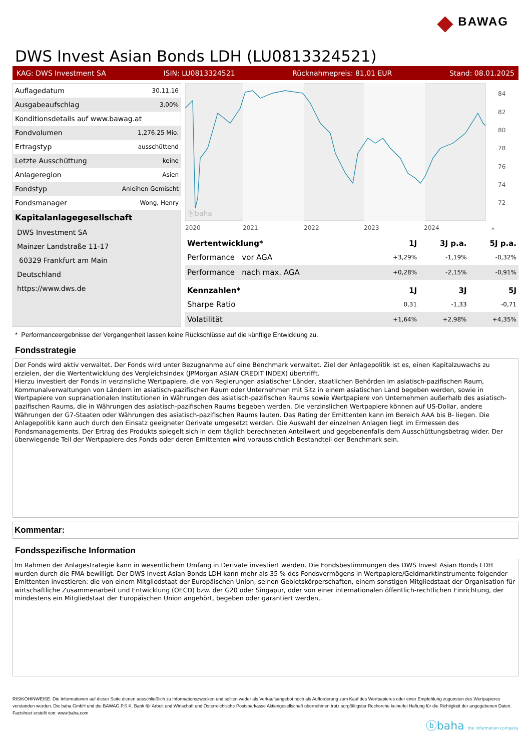◆ BAWAG
DWS Invest Asian Bonds LDH (LU0813324521)
KAG: DWS Investment SA ISIN: LU0813324521 Rücknahmepreis: 81,01 EUR Stand: 08.01.2025
| Auflagedatum | 30.11.16 |
| Ausgabeaufschlag | 3,00% |
| Konditionsdetails auf www.bawag.at | |
| Fondvolumen | 1,276.25 Mio. |
| Ertragstyp | ausschüttend |
| Letzte Ausschüttung | keine |
| Anlageregion | Asien |
| Fondstyp | Anleihen Gemischt |
| Fondsmanager | Wong, Henry |
| Kapitalanlagegesellschaft | |
| DWS Investment SA | |
| Mainzer Landstraße 11-17 | |
| 60329 Frankfurt am Main | |
| Deutschland | |
| https://www.dws.de | |
ⓑbaha
84
82
80
78
76
74
72
2020
2021
2022
2023
2024
*
| Wertentwicklung* | 1J | 3J p.a. | 5J p.a. |
| --- | --- | --- | --- |
| Performance vor AGA | +3,29% | -1,19% | -0,32% |
| Performance nach max. AGA | +0,28% | -2,15% | -0,91% |
| Kennzahlen* | 1J | 3J | 5J |
| Sharpe Ratio | 0,31 | -1,33 | -0,71 |
| Volatilität | +1,64% | +2,98% | +4,35% |
* Performanceergebnisse der Vergangenheit lassen keine Rückschlüsse auf die künftige Entwicklung zu.
Fondsstrategie
Der Fonds wird aktiv verwaltet. Der Fonds wird unter Bezugnahme auf eine Benchmark verwaltet. Ziel der Anlagepolitik ist es, einen Kapitalzuwachs zu erzielen, der die Wertentwicklung des Vergleichsindex (JPMorgan ASIAN CREDIT INDEX) übertrifft.
Hierzu investiert der Fonds in verzinsliche Wertpapiere, die von Regierungen asiatischer Länder, staatlichen Behörden im asiatisch-pazifischen Raum, Kommunalverwaltungen von Ländern im asiatisch-pazifischen Raum oder Unternehmen mit Sitz in einem asiatischen Land begeben werden, sowie in Wertpapiere von supranationalen Institutionen in Währungen des asiatisch-pazifischen Raums sowie Wertpapiere von Unternehmen außerhalb des asiatisch-pazifischen Raums, die in Währungen des asiatisch-pazifischen Raums begeben werden. Die verzinslichen Wertpapiere können auf US-Dollar, andere Währungen der G7-Staaten oder Währungen des asiatisch-pazifischen Raums lauten. Das Rating der Emittenten kann im Bereich AAA bis B- liegen. Die Anlagepolitik kann auch durch den Einsatz geeigneter Derivate umgesetzt werden. Die Auswahl der einzelnen Anlagen liegt im Ermessen des Fondsmanagements. Der Ertrag des Produkts spiegelt sich in dem täglich berechneten Anteilwert und gegebenenfalls dem Ausschüttungsbetrag wider. Der überwiegende Teil der Wertpapiere des Fonds oder deren Emittenten wird voraussichtlich Bestandteil der Benchmark sein.
Kommentar:
Fondsspezifische Information
Im Rahmen der Anlagestrategie kann in wesentlichem Umfang in Derivate investiert werden. Die Fondsbestimmungen des DWS Invest Asian Bonds LDH wurden durch die FMA bewilligt. Der DWS Invest Asian Bonds LDH kann mehr als 35 % des Fondsvermögens in Wertpapiere/Geldmarktinstrumente folgender Emittenten investieren: die von einem Mitgliedstaat der Europäischen Union, seinen Gebietskörperschaften, einem sonstigen Mitgliedstaat der Organisation für wirtschaftliche Zusammenarbeit und Entwicklung (OECD) bzw. der G20 oder Singapur, oder von einer internationalen öffentlich-rechtlichen Einrichtung, der mindestens ein Mitgliedstaat der Europäischen Union angehört, begeben oder garantiert werden,.
RISIKOHINWEISE: Die Informationen auf dieser Seite dienen ausschließlich zu Informationszwecken und sollten weder als Verkaufsangebot noch als Aufforderung zum Kauf des Wertpapieres oder einer Empfehlung zugunsten des Wertpapieres verstanden werden. Die baha GmbH und die BAWAG P.S.K. Bank für Arbeit und Wirtschaft und Österreichische Postsparkasse Aktiengesellschaft übernehmen trotz sorgfältigster Recherche keinerlei Haftung für die Richtigkeit der angegebenen Daten.
Factsheet erstellt von: www.baha.com
ⓑbaha the information company